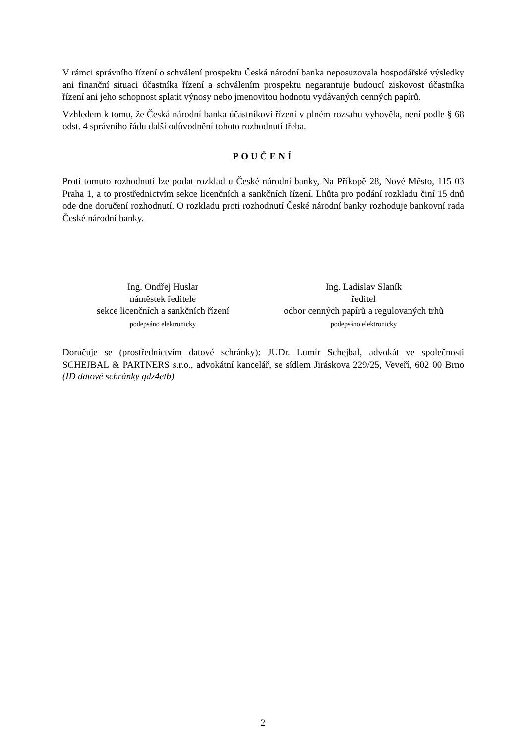V rámci správního řízení o schválení prospektu Česká národní banka neposuzovala hospodářské výsledky ani finanční situaci účastníka řízení a schválením prospektu negarantuje budoucí ziskovost účastníka řízení ani jeho schopnost splatit výnosy nebo jmenovitou hodnotu vydávaných cenných papírů.
Vzhledem k tomu, že Česká národní banka účastníkovi řízení v plném rozsahu vyhověla, není podle § 68 odst. 4 správního řádu další odůvodnění tohoto rozhodnutí třeba.
POUČENÍ
Proti tomuto rozhodnutí lze podat rozklad u České národní banky, Na Příkopě 28, Nové Město, 115 03 Praha 1, a to prostřednictvím sekce licenčních a sankčních řízení. Lhůta pro podání rozkladu činí 15 dnů ode dne doručení rozhodnutí. O rozkladu proti rozhodnutí České národní banky rozhoduje bankovní rada České národní banky.
Ing. Ondřej Huslar
náměstek ředitele
sekce licenčních a sankčních řízení
podepsáno elektronicky
Ing. Ladislav Slaník
ředitel
odbor cenných papírů a regulovaných trhů
podepsáno elektronicky
Doručuje se (prostřednictvím datové schránky): JUDr. Lumír Schejbal, advokát ve společnosti SCHEJBAL & PARTNERS s.r.o., advokátní kancelář, se sídlem Jiráskova 229/25, Veveří, 602 00 Brno (ID datové schránky gdz4etb)
2